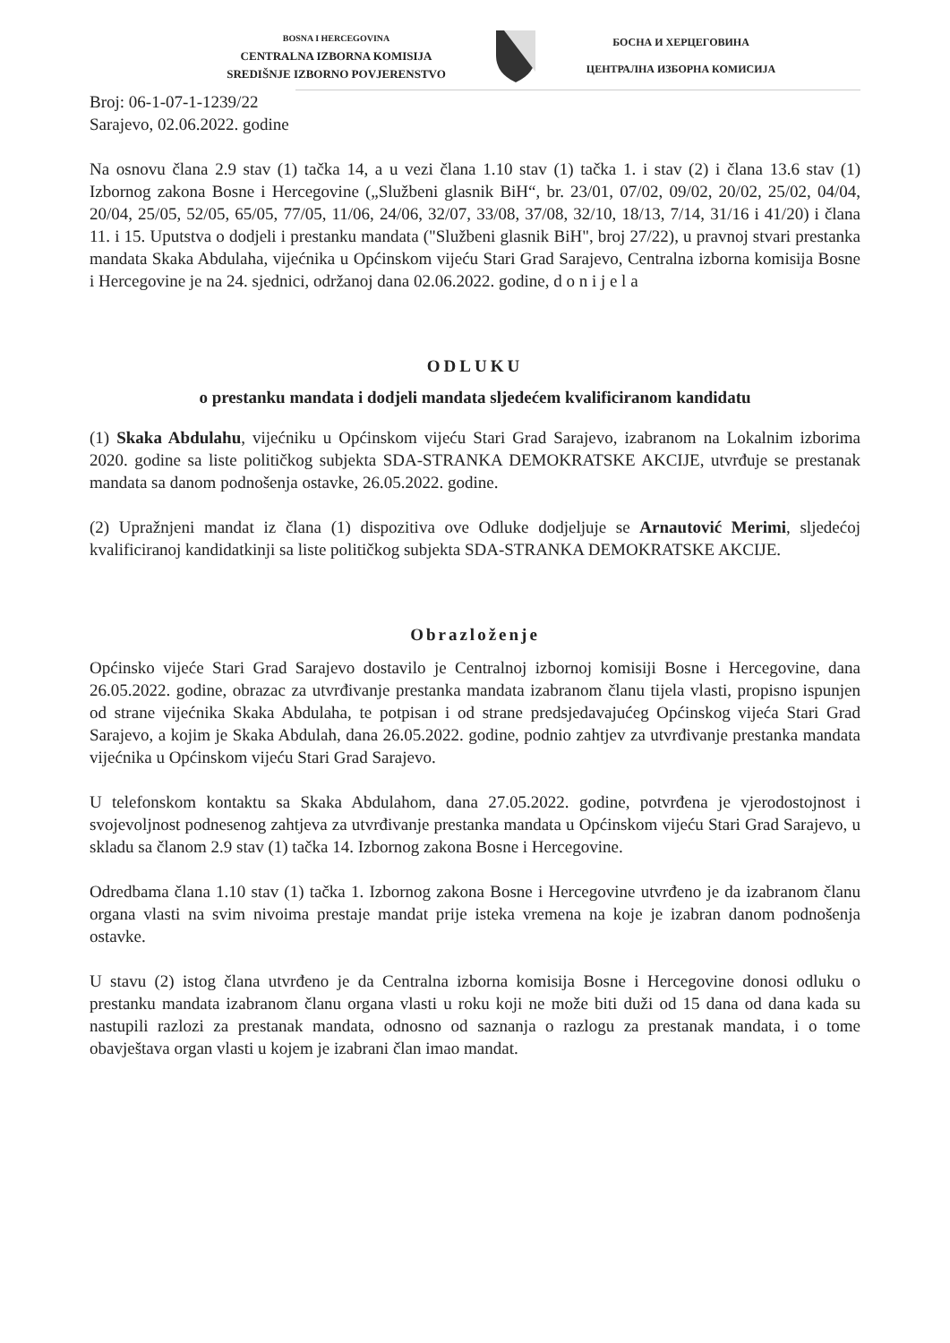BOSNA I HERCEGOVINA
CENTRALNA IZBORNA KOMISIJA
SREDIŠNJE IZBORNO POVJERENSTVO
БОСНА И ХЕРЦЕГОВИНА
ЦЕНТРАЛНА ИЗБОРНА КОМИСИЈА
Broj: 06-1-07-1-1239/22
Sarajevo, 02.06.2022. godine
Na osnovu člana 2.9 stav (1) tačka 14, a u vezi člana 1.10 stav (1) tačka 1. i stav (2) i člana 13.6 stav (1) Izbornog zakona Bosne i Hercegovine („Službeni glasnik BiH“, br. 23/01, 07/02, 09/02, 20/02, 25/02, 04/04, 20/04, 25/05, 52/05, 65/05, 77/05, 11/06, 24/06, 32/07, 33/08, 37/08, 32/10, 18/13, 7/14, 31/16 i 41/20) i člana 11. i 15. Uputstva o dodjeli i prestanku mandata ("Službeni glasnik BiH", broj 27/22), u pravnoj stvari prestanka mandata Skaka Abdulaha, vijećnika u Općinskom vijeću Stari Grad Sarajevo, Centralna izborna komisija Bosne i Hercegovine je na 24. sjednici, održanoj dana 02.06.2022. godine, d o n i j e l a
ODLUKU
o prestanku mandata i dodjeli mandata sljedećem kvalificiranom kandidatu
(1) Skaka Abdulahu, vijećniku u Općinskom vijeću Stari Grad Sarajevo, izabranom na Lokalnim izborima 2020. godine sa liste političkog subjekta SDA-STRANKA DEMOKRATSKE AKCIJE, utvrđuje se prestanak mandata sa danom podnošenja ostavke, 26.05.2022. godine.
(2) Upražnjeni mandat iz člana (1) dispozitiva ove Odluke dodjeljuje se Arnautović Merimi, sljedećoj kvalificiranoj kandidatkinji sa liste političkog subjekta SDA-STRANKA DEMOKRATSKE AKCIJE.
Obrazloženje
Općinsko vijeće Stari Grad Sarajevo dostavilo je Centralnoj izbornoj komisiji Bosne i Hercegovine, dana 26.05.2022. godine, obrazac za utvrđivanje prestanka mandata izabranom članu tijela vlasti, propisno ispunjen od strane vijećnika Skaka Abdulaha, te potpisan i od strane predsjedavajućeg Općinskog vijeća Stari Grad Sarajevo, a kojim je Skaka Abdulah, dana 26.05.2022. godine, podnio zahtjev za utvrđivanje prestanka mandata vijećnika u Općinskom vijeću Stari Grad Sarajevo.
U telefonskom kontaktu sa Skaka Abdulahom, dana 27.05.2022. godine, potvrđena je vjerodostojnost i svojevoljnost podnesenog zahtjeva za utvrđivanje prestanka mandata u Općinskom vijeću Stari Grad Sarajevo, u skladu sa članom 2.9 stav (1) tačka 14. Izbornog zakona Bosne i Hercegovine.
Odredbama člana 1.10 stav (1) tačka 1. Izbornog zakona Bosne i Hercegovine utvrđeno je da izabranom članu organa vlasti na svim nivoima prestaje mandat prije isteka vremena na koje je izabran danom podnošenja ostavke.
U stavu (2) istog člana utvrđeno je da Centralna izborna komisija Bosne i Hercegovine donosi odluku o prestanku mandata izabranom članu organa vlasti u roku koji ne može biti duži od 15 dana od dana kada su nastupili razlozi za prestanak mandata, odnosno od saznanja o razlogu za prestanak mandata, i o tome obavještava organ vlasti u kojem je izabrani član imao mandat.